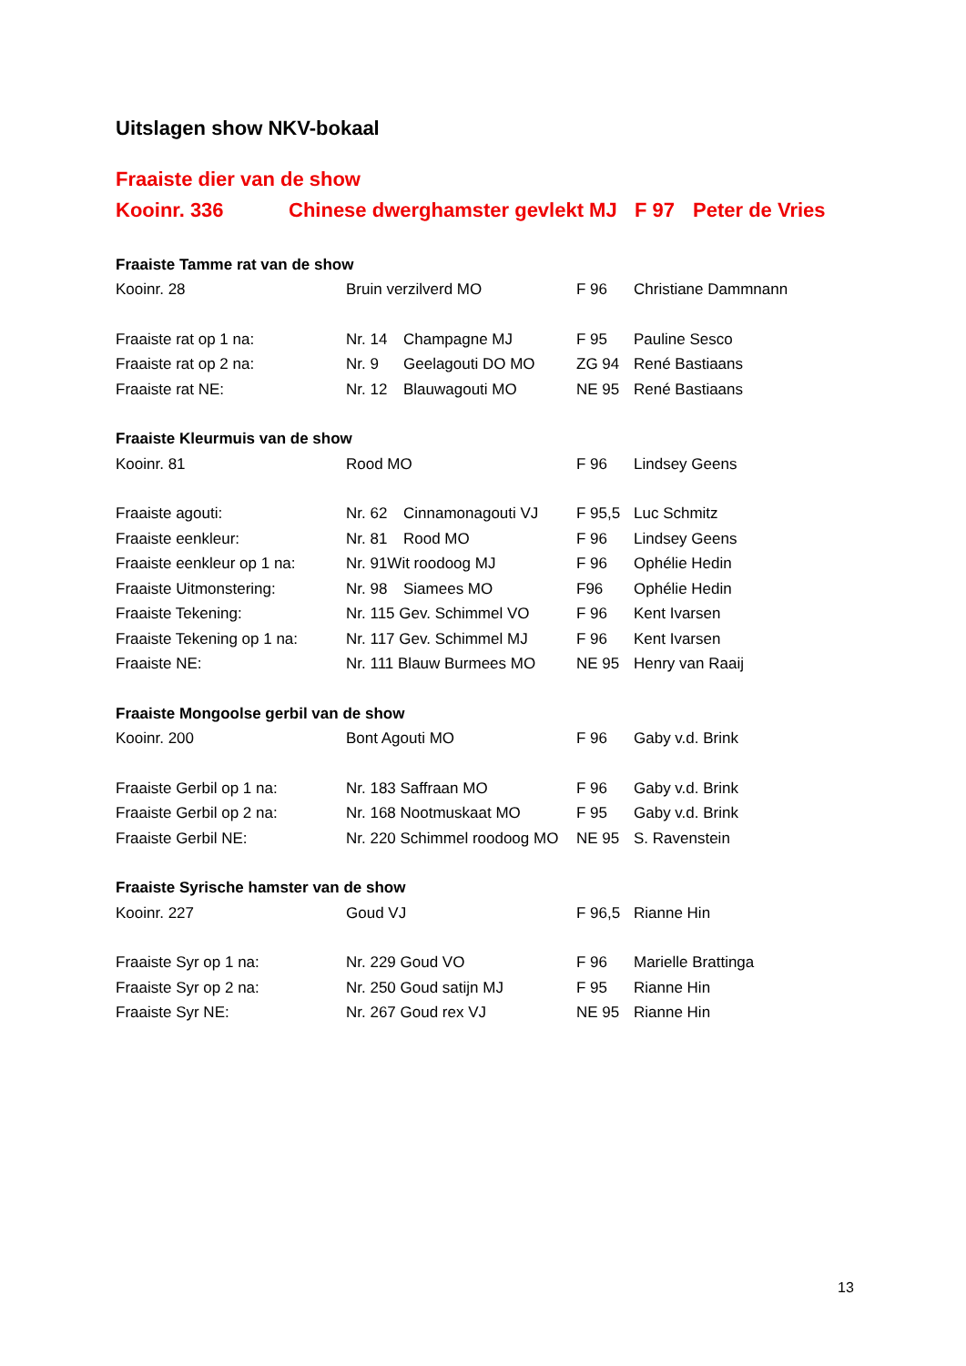Uitslagen show NKV-bokaal
Fraaiste dier van de show
| Kooinr. 336 | Chinese dwerghamster gevlekt MJ | F 97 | Peter de Vries |
| Fraaiste Tamme rat van de show | | | | |
| Kooinr. 28 | Bruin verzilverd MO | | F 96 | Christiane Dammnann |
| Fraaiste rat op 1 na: | Nr. 14 | Champagne MJ | F 95 | Pauline Sesco |
| Fraaiste rat op 2 na: | Nr. 9 | Geelagouti DO MO | ZG 94 | René Bastiaans |
| Fraaiste rat NE: | Nr. 12 | Blauwagouti MO | NE 95 | René Bastiaans |
| Fraaiste Kleurmuis van de show | | | | |
| Kooinr. 81 | Rood MO | | F 96 | Lindsey Geens |
| Fraaiste agouti: | Nr. 62 | Cinnamonagouti VJ | F 95,5 | Luc Schmitz |
| Fraaiste eenkleur: | Nr. 81 | Rood MO | F 96 | Lindsey Geens |
| Fraaiste eenkleur op 1 na: | Nr. 91Wit roodoog MJ | | F 96 | Ophélie Hedin |
| Fraaiste Uitmonstering: | Nr. 98 | Siamees MO | F96 | Ophélie Hedin |
| Fraaiste Tekening: | Nr. 115 Gev. Schimmel VO | | F 96 | Kent Ivarsen |
| Fraaiste Tekening op 1 na: | Nr. 117 Gev. Schimmel MJ | | F 96 | Kent Ivarsen |
| Fraaiste NE: | Nr. 111 Blauw Burmees MO | | NE 95 | Henry van Raaij |
| Fraaiste Mongoolse gerbil van de show | | | | |
| Kooinr. 200 | Bont Agouti MO | | F 96 | Gaby v.d. Brink |
| Fraaiste Gerbil op 1 na: | Nr. 183 Saffraan MO | | F 96 | Gaby v.d. Brink |
| Fraaiste Gerbil op 2 na: | Nr. 168 Nootmuskaat MO | | F 95 | Gaby v.d. Brink |
| Fraaiste Gerbil NE: | Nr. 220 Schimmel roodoog MO | | NE 95 | S. Ravenstein |
| Fraaiste Syrische hamster van de show | | | | |
| Kooinr. 227 | Goud VJ | | F 96,5 | Rianne Hin |
| Fraaiste Syr op 1 na: | Nr. 229 Goud VO | | F 96 | Marielle Brattinga |
| Fraaiste Syr op 2 na: | Nr. 250 Goud satijn MJ | | F 95 | Rianne Hin |
| Fraaiste Syr NE: | Nr. 267 Goud rex VJ | | NE 95 | Rianne Hin |
13